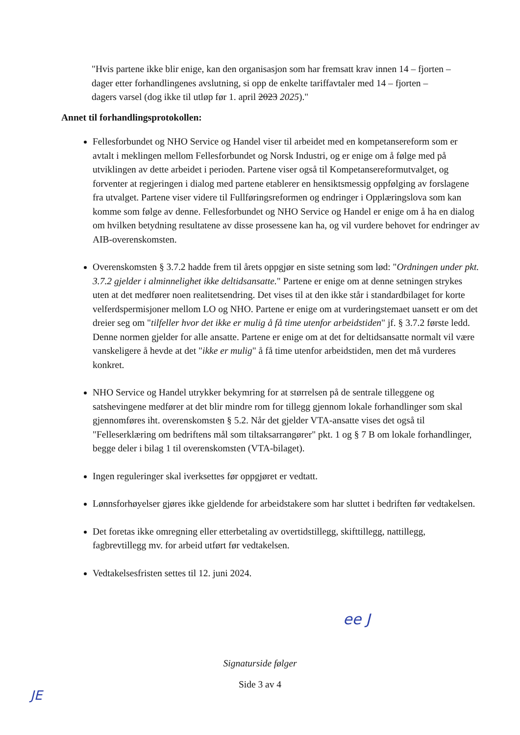"Hvis partene ikke blir enige, kan den organisasjon som har fremsatt krav innen 14 – fjorten – dager etter forhandlingenes avslutning, si opp de enkelte tariffavtaler med 14 – fjorten – dagers varsel (dog ikke til utløp før 1. april 2023 2025)."
Annet til forhandlingsprotokollen:
Fellesforbundet og NHO Service og Handel viser til arbeidet med en kompetansereform som er avtalt i meklingen mellom Fellesforbundet og Norsk Industri, og er enige om å følge med på utviklingen av dette arbeidet i perioden. Partene viser også til Kompetansereformutvalget, og forventer at regjeringen i dialog med partene etablerer en hensiktsmessig oppfølging av forslagene fra utvalget. Partene viser videre til Fullføringsreformen og endringer i Opplæringslova som kan komme som følge av denne. Fellesforbundet og NHO Service og Handel er enige om å ha en dialog om hvilken betydning resultatene av disse prosessene kan ha, og vil vurdere behovet for endringer av AIB-overenskomsten.
Overenskomsten § 3.7.2 hadde frem til årets oppgjør en siste setning som lød: "Ordningen under pkt. 3.7.2 gjelder i alminnelighet ikke deltidsansatte." Partene er enige om at denne setningen strykes uten at det medfører noen realitetsendring. Det vises til at den ikke står i standardbilaget for korte velferdspermisjoner mellom LO og NHO. Partene er enige om at vurderingstemaet uansett er om det dreier seg om "tilfeller hvor det ikke er mulig å få time utenfor arbeidstiden" jf. § 3.7.2 første ledd. Denne normen gjelder for alle ansatte. Partene er enige om at det for deltidsansatte normalt vil være vanskeligere å hevde at det "ikke er mulig" å få time utenfor arbeidstiden, men det må vurderes konkret.
NHO Service og Handel utrykker bekymring for at størrelsen på de sentrale tilleggene og satshevingene medfører at det blir mindre rom for tillegg gjennom lokale forhandlinger som skal gjennomføres iht. overenskomsten § 5.2. Når det gjelder VTA-ansatte vises det også til "Felleserklæring om bedriftens mål som tiltaksarrangører" pkt. 1 og § 7 B om lokale forhandlinger, begge deler i bilag 1 til overenskomsten (VTA-bilaget).
Ingen reguleringer skal iverksettes før oppgjøret er vedtatt.
Lønnsforhøyelser gjøres ikke gjeldende for arbeidstakere som har sluttet i bedriften før vedtakelsen.
Det foretas ikke omregning eller etterbetaling av overtidstillegg, skifttillegg, nattillegg, fagbrevtillegg mv. for arbeid utført før vedtakelsen.
Vedtakelsesfristen settes til 12. juni 2024.
ee J
Signaturside følger
Side 3 av 4
JE